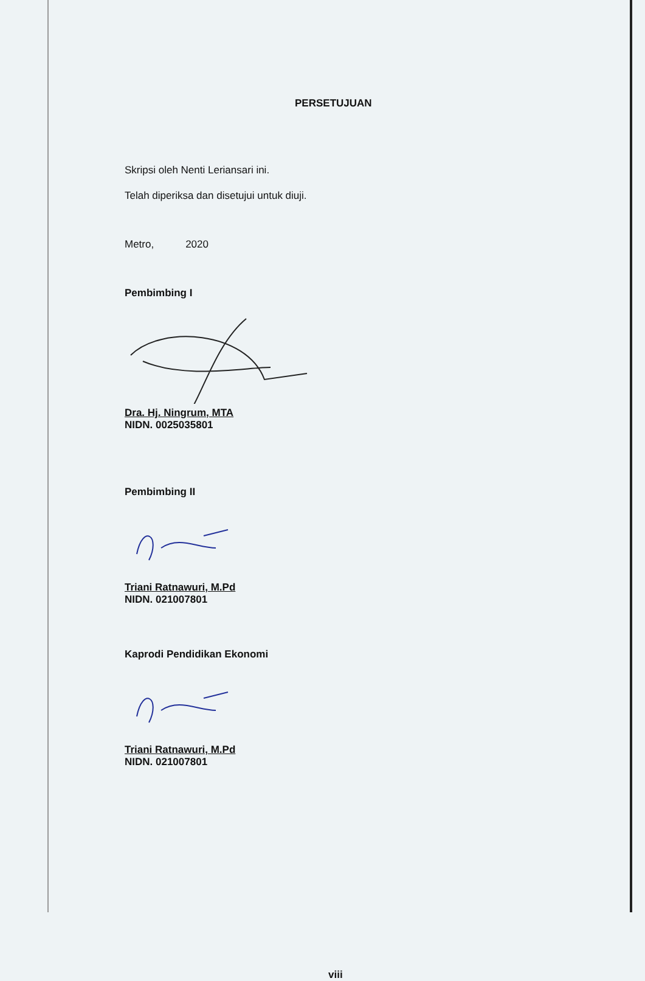PERSETUJUAN
Skripsi oleh Nenti Leriansari ini.
Telah diperiksa dan disetujui untuk diuji.
Metro, 2020
Pembimbing I
Dra. Hj. Ningrum, MTA
NIDN. 0025035801
Pembimbing II
Triani Ratnawuri, M.Pd
NIDN. 021007801
Kaprodi Pendidikan Ekonomi
Triani Ratnawuri, M.Pd
NIDN. 021007801
viii